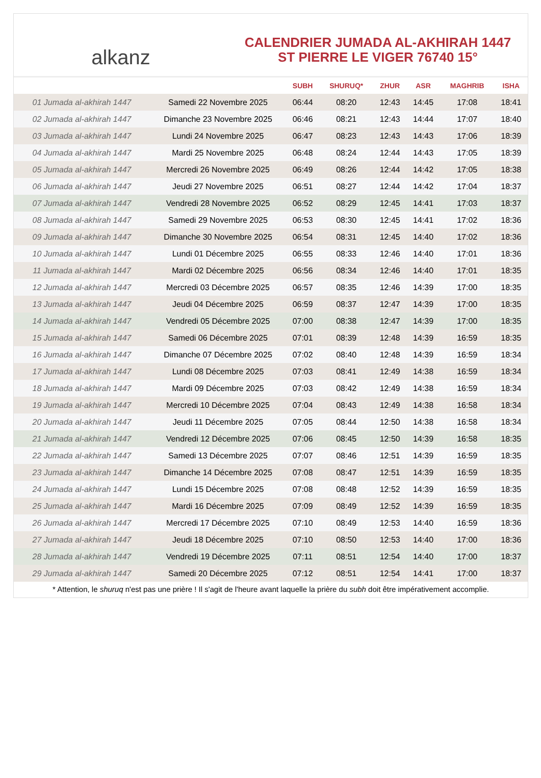alkanz
CALENDRIER JUMADA AL-AKHIRAH 1447
ST PIERRE LE VIGER 76740 15°
| | | SUBH | SHURUQ* | ZHUR | ASR | MAGHRIB | ISHA |
| --- | --- | --- | --- | --- | --- | --- | --- |
| 01 Jumada al-akhirah 1447 | Samedi 22 Novembre 2025 | 06:44 | 08:20 | 12:43 | 14:45 | 17:08 | 18:41 |
| 02 Jumada al-akhirah 1447 | Dimanche 23 Novembre 2025 | 06:46 | 08:21 | 12:43 | 14:44 | 17:07 | 18:40 |
| 03 Jumada al-akhirah 1447 | Lundi 24 Novembre 2025 | 06:47 | 08:23 | 12:43 | 14:43 | 17:06 | 18:39 |
| 04 Jumada al-akhirah 1447 | Mardi 25 Novembre 2025 | 06:48 | 08:24 | 12:44 | 14:43 | 17:05 | 18:39 |
| 05 Jumada al-akhirah 1447 | Mercredi 26 Novembre 2025 | 06:49 | 08:26 | 12:44 | 14:42 | 17:05 | 18:38 |
| 06 Jumada al-akhirah 1447 | Jeudi 27 Novembre 2025 | 06:51 | 08:27 | 12:44 | 14:42 | 17:04 | 18:37 |
| 07 Jumada al-akhirah 1447 | Vendredi 28 Novembre 2025 | 06:52 | 08:29 | 12:45 | 14:41 | 17:03 | 18:37 |
| 08 Jumada al-akhirah 1447 | Samedi 29 Novembre 2025 | 06:53 | 08:30 | 12:45 | 14:41 | 17:02 | 18:36 |
| 09 Jumada al-akhirah 1447 | Dimanche 30 Novembre 2025 | 06:54 | 08:31 | 12:45 | 14:40 | 17:02 | 18:36 |
| 10 Jumada al-akhirah 1447 | Lundi 01 Décembre 2025 | 06:55 | 08:33 | 12:46 | 14:40 | 17:01 | 18:36 |
| 11 Jumada al-akhirah 1447 | Mardi 02 Décembre 2025 | 06:56 | 08:34 | 12:46 | 14:40 | 17:01 | 18:35 |
| 12 Jumada al-akhirah 1447 | Mercredi 03 Décembre 2025 | 06:57 | 08:35 | 12:46 | 14:39 | 17:00 | 18:35 |
| 13 Jumada al-akhirah 1447 | Jeudi 04 Décembre 2025 | 06:59 | 08:37 | 12:47 | 14:39 | 17:00 | 18:35 |
| 14 Jumada al-akhirah 1447 | Vendredi 05 Décembre 2025 | 07:00 | 08:38 | 12:47 | 14:39 | 17:00 | 18:35 |
| 15 Jumada al-akhirah 1447 | Samedi 06 Décembre 2025 | 07:01 | 08:39 | 12:48 | 14:39 | 16:59 | 18:35 |
| 16 Jumada al-akhirah 1447 | Dimanche 07 Décembre 2025 | 07:02 | 08:40 | 12:48 | 14:39 | 16:59 | 18:34 |
| 17 Jumada al-akhirah 1447 | Lundi 08 Décembre 2025 | 07:03 | 08:41 | 12:49 | 14:38 | 16:59 | 18:34 |
| 18 Jumada al-akhirah 1447 | Mardi 09 Décembre 2025 | 07:03 | 08:42 | 12:49 | 14:38 | 16:59 | 18:34 |
| 19 Jumada al-akhirah 1447 | Mercredi 10 Décembre 2025 | 07:04 | 08:43 | 12:49 | 14:38 | 16:58 | 18:34 |
| 20 Jumada al-akhirah 1447 | Jeudi 11 Décembre 2025 | 07:05 | 08:44 | 12:50 | 14:38 | 16:58 | 18:34 |
| 21 Jumada al-akhirah 1447 | Vendredi 12 Décembre 2025 | 07:06 | 08:45 | 12:50 | 14:39 | 16:58 | 18:35 |
| 22 Jumada al-akhirah 1447 | Samedi 13 Décembre 2025 | 07:07 | 08:46 | 12:51 | 14:39 | 16:59 | 18:35 |
| 23 Jumada al-akhirah 1447 | Dimanche 14 Décembre 2025 | 07:08 | 08:47 | 12:51 | 14:39 | 16:59 | 18:35 |
| 24 Jumada al-akhirah 1447 | Lundi 15 Décembre 2025 | 07:08 | 08:48 | 12:52 | 14:39 | 16:59 | 18:35 |
| 25 Jumada al-akhirah 1447 | Mardi 16 Décembre 2025 | 07:09 | 08:49 | 12:52 | 14:39 | 16:59 | 18:35 |
| 26 Jumada al-akhirah 1447 | Mercredi 17 Décembre 2025 | 07:10 | 08:49 | 12:53 | 14:40 | 16:59 | 18:36 |
| 27 Jumada al-akhirah 1447 | Jeudi 18 Décembre 2025 | 07:10 | 08:50 | 12:53 | 14:40 | 17:00 | 18:36 |
| 28 Jumada al-akhirah 1447 | Vendredi 19 Décembre 2025 | 07:11 | 08:51 | 12:54 | 14:40 | 17:00 | 18:37 |
| 29 Jumada al-akhirah 1447 | Samedi 20 Décembre 2025 | 07:12 | 08:51 | 12:54 | 14:41 | 17:00 | 18:37 |
* Attention, le shuruq n'est pas une prière ! Il s'agit de l'heure avant laquelle la prière du subh doit être impérativement accomplie.